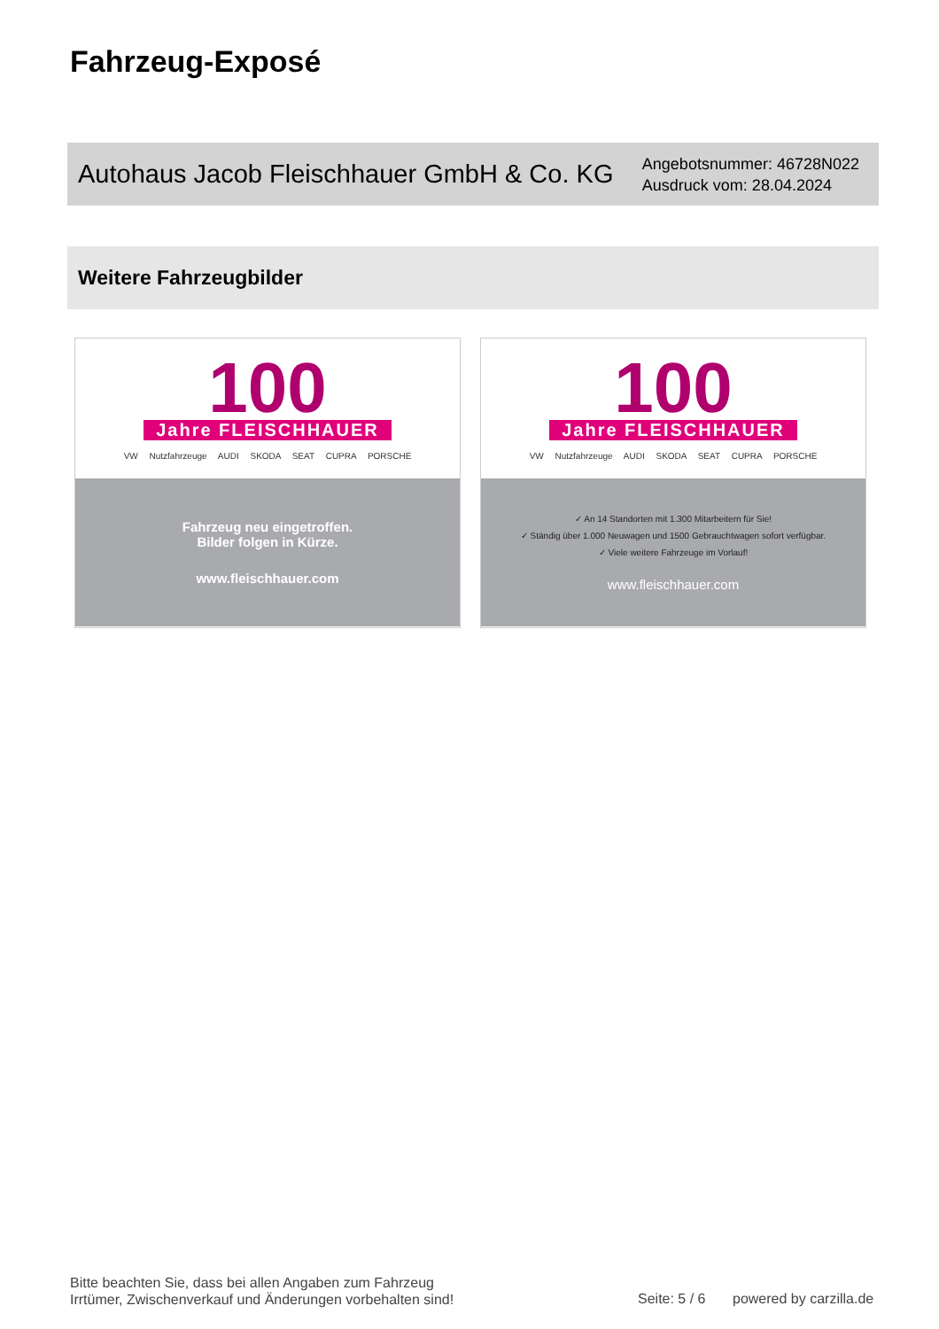Fahrzeug-Exposé
Autohaus Jacob Fleischhauer GmbH & Co. KG
Angebotsnummer: 46728N022
Ausdruck vom: 28.04.2024
Weitere Fahrzeugbilder
100
Jahre FLEISCHHAUER
VW Nutzfahrzeuge AUDI SKODA SEAT CUPRA PORSCHE
Fahrzeug neu eingetroffen.
Bilder folgen in Kürze.
www.fleischhauer.com
100
Jahre FLEISCHHAUER
VW Nutzfahrzeuge AUDI SKODA SEAT CUPRA PORSCHE
✓ An 14 Standorten mit 1.300 Mitarbeitern für Sie!
✓ Ständig über 1.000 Neuwagen und 1500 Gebrauchtwagen sofort verfügbar.
✓ Viele weitere Fahrzeuge im Vorlauf!
www.fleischhauer.com
Bitte beachten Sie, dass bei allen Angaben zum Fahrzeug
Irrtümer, Zwischenverkauf und Änderungen vorbehalten sind!
Seite: 5 / 6 powered by carzilla.de